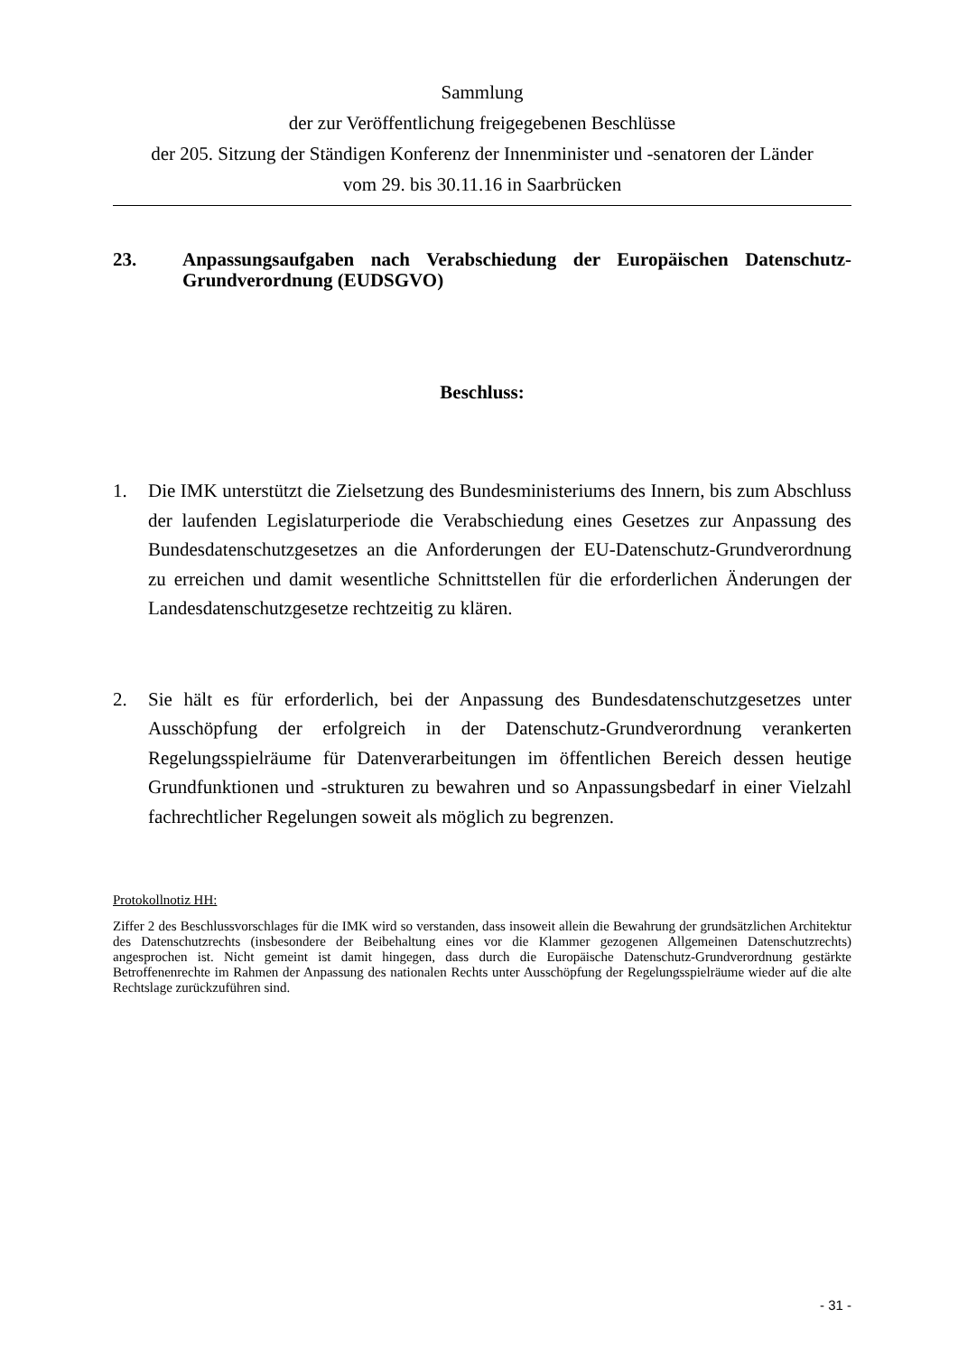Sammlung
der zur Veröffentlichung freigegebenen Beschlüsse
der 205. Sitzung der Ständigen Konferenz der Innenminister und -senatoren der Länder
vom 29. bis 30.11.16 in Saarbrücken
23. Anpassungsaufgaben nach Verabschiedung der Europäischen Datenschutz-Grundverordnung (EUDSGVO)
Beschluss:
1. Die IMK unterstützt die Zielsetzung des Bundesministeriums des Innern, bis zum Abschluss der laufenden Legislaturperiode die Verabschiedung eines Gesetzes zur Anpassung des Bundesdatenschutzgesetzes an die Anforderungen der EU-Datenschutz-Grundverordnung zu erreichen und damit wesentliche Schnittstellen für die erforderlichen Änderungen der Landesdatenschutzgesetze rechtzeitig zu klären.
2. Sie hält es für erforderlich, bei der Anpassung des Bundesdatenschutzgesetzes unter Ausschöpfung der erfolgreich in der Datenschutz-Grundverordnung verankerten Regelungsspielräume für Datenverarbeitungen im öffentlichen Bereich dessen heutige Grundfunktionen und -strukturen zu bewahren und so Anpassungsbedarf in einer Vielzahl fachrechtlicher Regelungen soweit als möglich zu begrenzen.
Protokollnotiz HH:
Ziffer 2 des Beschlussvorschlages für die IMK wird so verstanden, dass insoweit allein die Bewahrung der grundsätzlichen Architektur des Datenschutzrechts (insbesondere der Beibehaltung eines vor die Klammer gezogenen Allgemeinen Datenschutzrechts) angesprochen ist. Nicht gemeint ist damit hingegen, dass durch die Europäische Datenschutz-Grundverordnung gestärkte Betroffenenrechte im Rahmen der Anpassung des nationalen Rechts unter Ausschöpfung der Regelungsspielräume wieder auf die alte Rechtslage zurückzuführen sind.
- 31 -